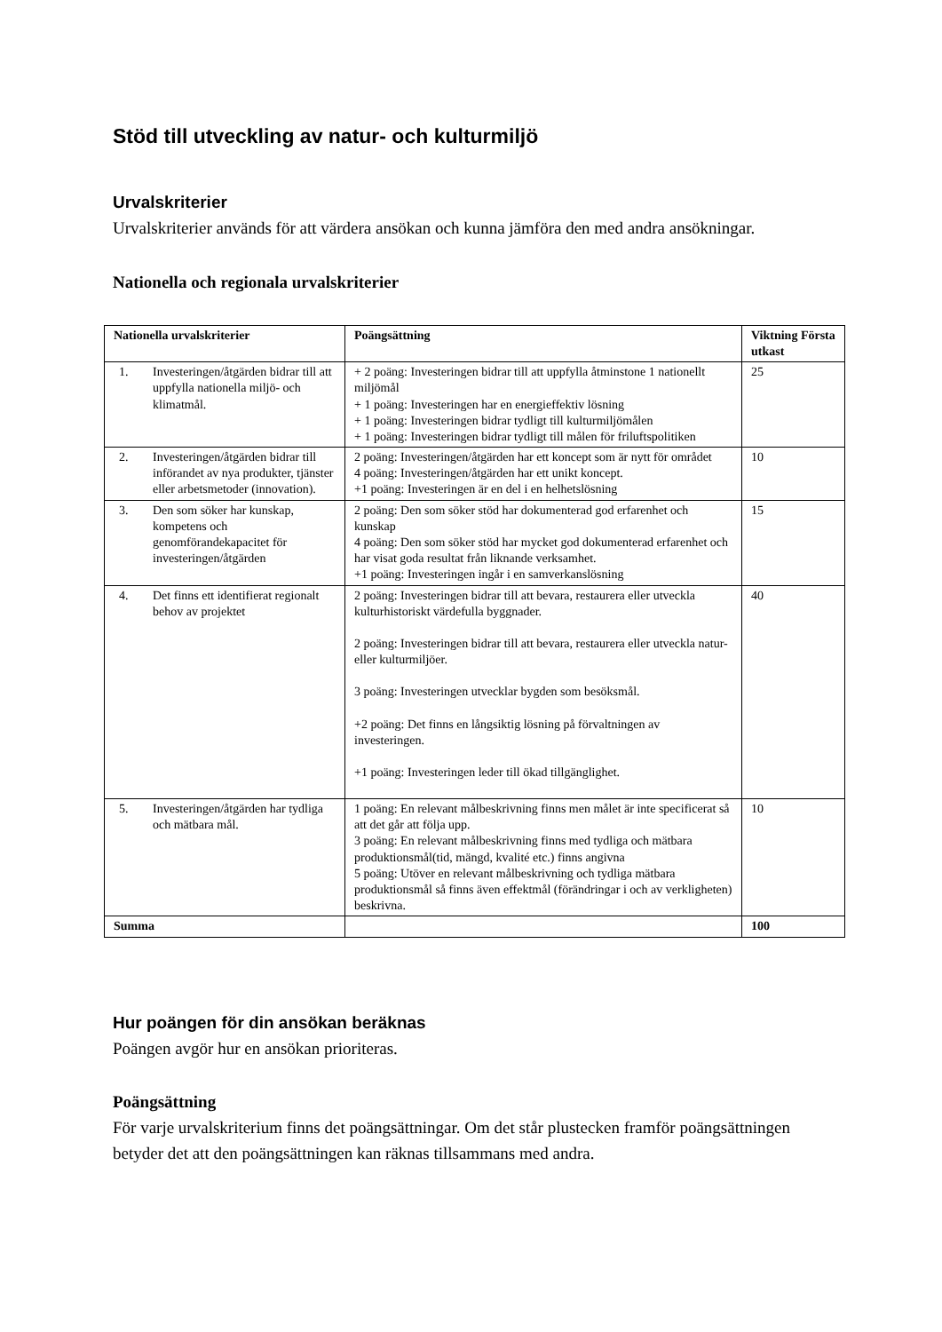Stöd till utveckling av natur- och kulturmiljö
Urvalskriterier
Urvalskriterier används för att värdera ansökan och kunna jämföra den med andra ansökningar.
Nationella och regionala urvalskriterier
| Nationella urvalskriterier | Poängsättning | Viktning Första utkast |
| --- | --- | --- |
| 1. Investeringen/åtgärden bidrar till att uppfylla nationella miljö- och klimatmål. | + 2 poäng: Investeringen bidrar till att uppfylla åtminstone 1 nationellt miljömål + 1 poäng: Investeringen har en energieffektiv lösning + 1 poäng: Investeringen bidrar tydligt till kulturmiljömålen + 1 poäng: Investeringen bidrar tydligt till målen för friluftspolitiken | 25 |
| 2. Investeringen/åtgärden bidrar till införandet av nya produkter, tjänster eller arbetsmetoder (innovation). | 2 poäng: Investeringen/åtgärden har ett koncept som är nytt för området 4 poäng: Investeringen/åtgärden har ett unikt koncept. +1 poäng: Investeringen är en del i en helhetslösning | 10 |
| 3. Den som söker har kunskap, kompetens och genomförandekapacitet för investeringen/åtgärden | 2 poäng: Den som söker stöd har dokumenterad god erfarenhet och kunskap 4 poäng: Den som söker stöd har mycket god dokumenterad erfarenhet och har visat goda resultat från liknande verksamhet. +1 poäng: Investeringen ingår i en samverkanslösning | 15 |
| 4. Det finns ett identifierat regionalt behov av projektet | 2 poäng: Investeringen bidrar till att bevara, restaurera eller utveckla kulturhistoriskt värdefulla byggnader. 2 poäng: Investeringen bidrar till att bevara, restaurera eller utveckla natur- eller kulturmiljöer. 3 poäng: Investeringen utvecklar bygden som besöksmål. +2 poäng: Det finns en långsiktig lösning på förvaltningen av investeringen. +1 poäng: Investeringen leder till ökad tillgänglighet. | 40 |
| 5. Investeringen/åtgärden har tydliga och mätbara mål. | 1 poäng: En relevant målbeskrivning finns men målet är inte specificerat så att det går att följa upp. 3 poäng: En relevant målbeskrivning finns med tydliga och mätbara produktionsmål(tid, mängd, kvalité etc.) finns angivna 5 poäng: Utöver en relevant målbeskrivning och tydliga mätbara produktionsmål så finns även effektmål (förändringar i och av verkligheten) beskrivna. | 10 |
| Summa | | 100 |
Hur poängen för din ansökan beräknas
Poängen avgör hur en ansökan prioriteras.
Poängsättning
För varje urvalskriterium finns det poängsättningar. Om det står plustecken framför poängsättningen betyder det att den poängsättningen kan räknas tillsammans med andra.